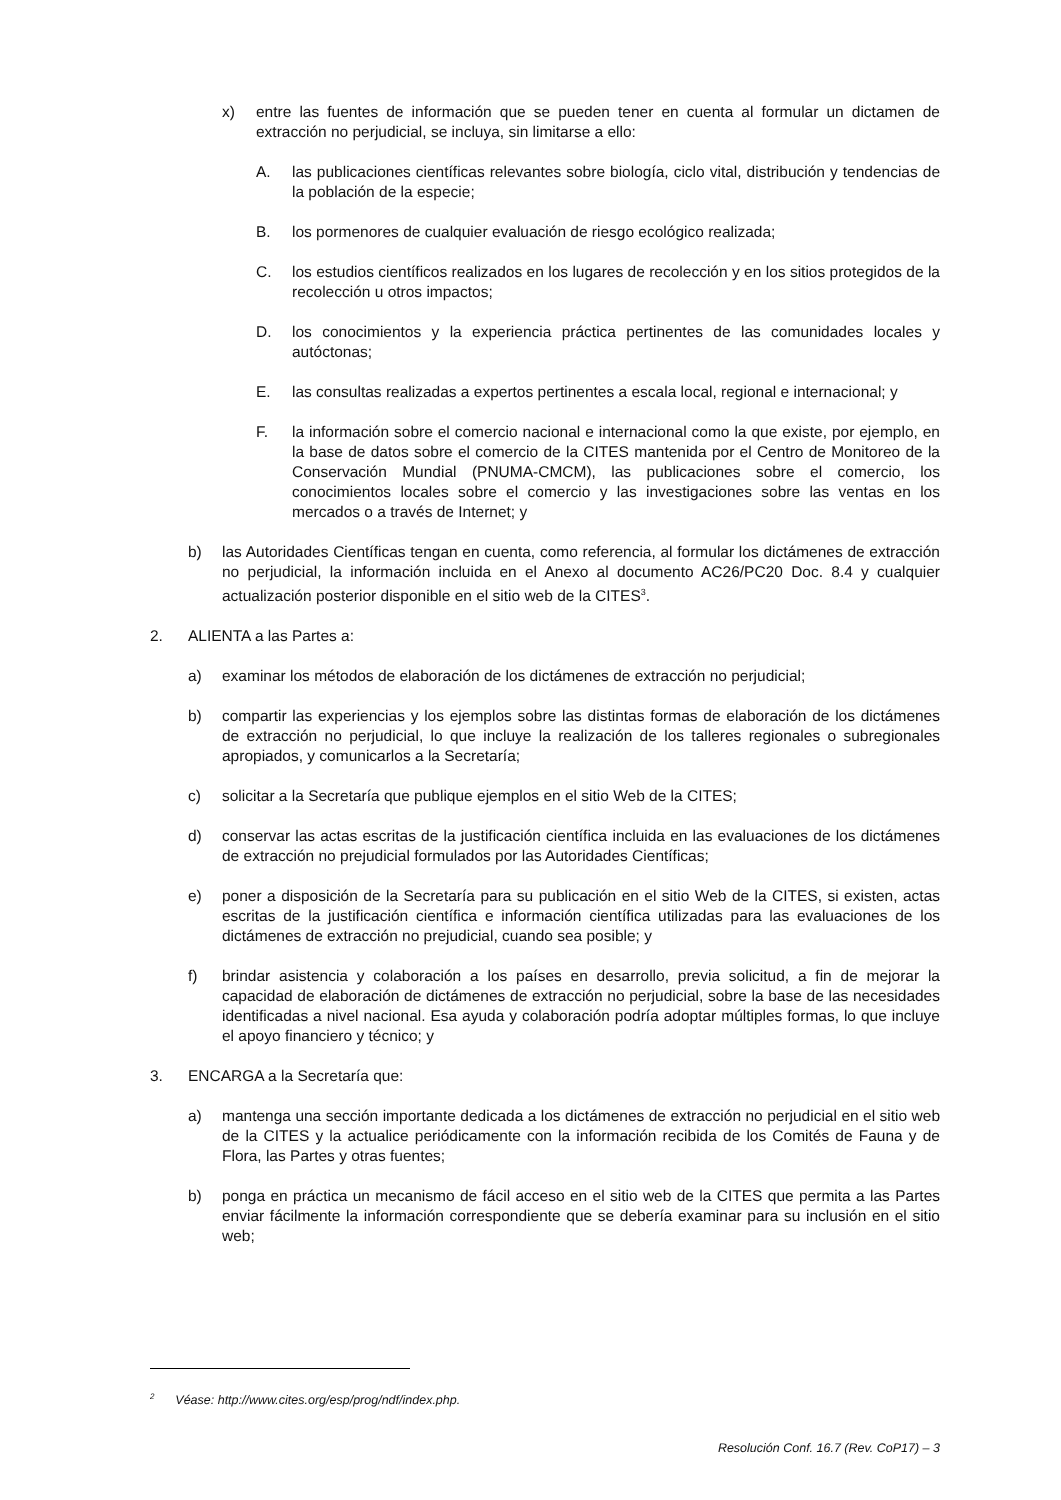x) entre las fuentes de información que se pueden tener en cuenta al formular un dictamen de extracción no perjudicial, se incluya, sin limitarse a ello:
A. las publicaciones científicas relevantes sobre biología, ciclo vital, distribución y tendencias de la población de la especie;
B. los pormenores de cualquier evaluación de riesgo ecológico realizada;
C. los estudios científicos realizados en los lugares de recolección y en los sitios protegidos de la recolección u otros impactos;
D. los conocimientos y la experiencia práctica pertinentes de las comunidades locales y autóctonas;
E. las consultas realizadas a expertos pertinentes a escala local, regional e internacional; y
F. la información sobre el comercio nacional e internacional como la que existe, por ejemplo, en la base de datos sobre el comercio de la CITES mantenida por el Centro de Monitoreo de la Conservación Mundial (PNUMA-CMCM), las publicaciones sobre el comercio, los conocimientos locales sobre el comercio y las investigaciones sobre las ventas en los mercados o a través de Internet; y
b) las Autoridades Científicas tengan en cuenta, como referencia, al formular los dictámenes de extracción no perjudicial, la información incluida en el Anexo al documento AC26/PC20 Doc. 8.4 y cualquier actualización posterior disponible en el sitio web de la CITES<sup>3</sup>.
2. ALIENTA a las Partes a:
a) examinar los métodos de elaboración de los dictámenes de extracción no perjudicial;
b) compartir las experiencias y los ejemplos sobre las distintas formas de elaboración de los dictámenes de extracción no perjudicial, lo que incluye la realización de los talleres regionales o subregionales apropiados, y comunicarlos a la Secretaría;
c) solicitar a la Secretaría que publique ejemplos en el sitio Web de la CITES;
d) conservar las actas escritas de la justificación científica incluida en las evaluaciones de los dictámenes de extracción no prejudicial formulados por las Autoridades Científicas;
e) poner a disposición de la Secretaría para su publicación en el sitio Web de la CITES, si existen, actas escritas de la justificación científica e información científica utilizadas para las evaluaciones de los dictámenes de extracción no prejudicial, cuando sea posible; y
f) brindar asistencia y colaboración a los países en desarrollo, previa solicitud, a fin de mejorar la capacidad de elaboración de dictámenes de extracción no perjudicial, sobre la base de las necesidades identificadas a nivel nacional. Esa ayuda y colaboración podría adoptar múltiples formas, lo que incluye el apoyo financiero y técnico; y
3. ENCARGA a la Secretaría que:
a) mantenga una sección importante dedicada a los dictámenes de extracción no perjudicial en el sitio web de la CITES y la actualice periódicamente con la información recibida de los Comités de Fauna y de Flora, las Partes y otras fuentes;
b) ponga en práctica un mecanismo de fácil acceso en el sitio web de la CITES que permita a las Partes enviar fácilmente la información correspondiente que se debería examinar para su inclusión en el sitio web;
<sup>2</sup> Véase: http://www.cites.org/esp/prog/ndf/index.php.
Resolución Conf. 16.7 (Rev. CoP17) – 3